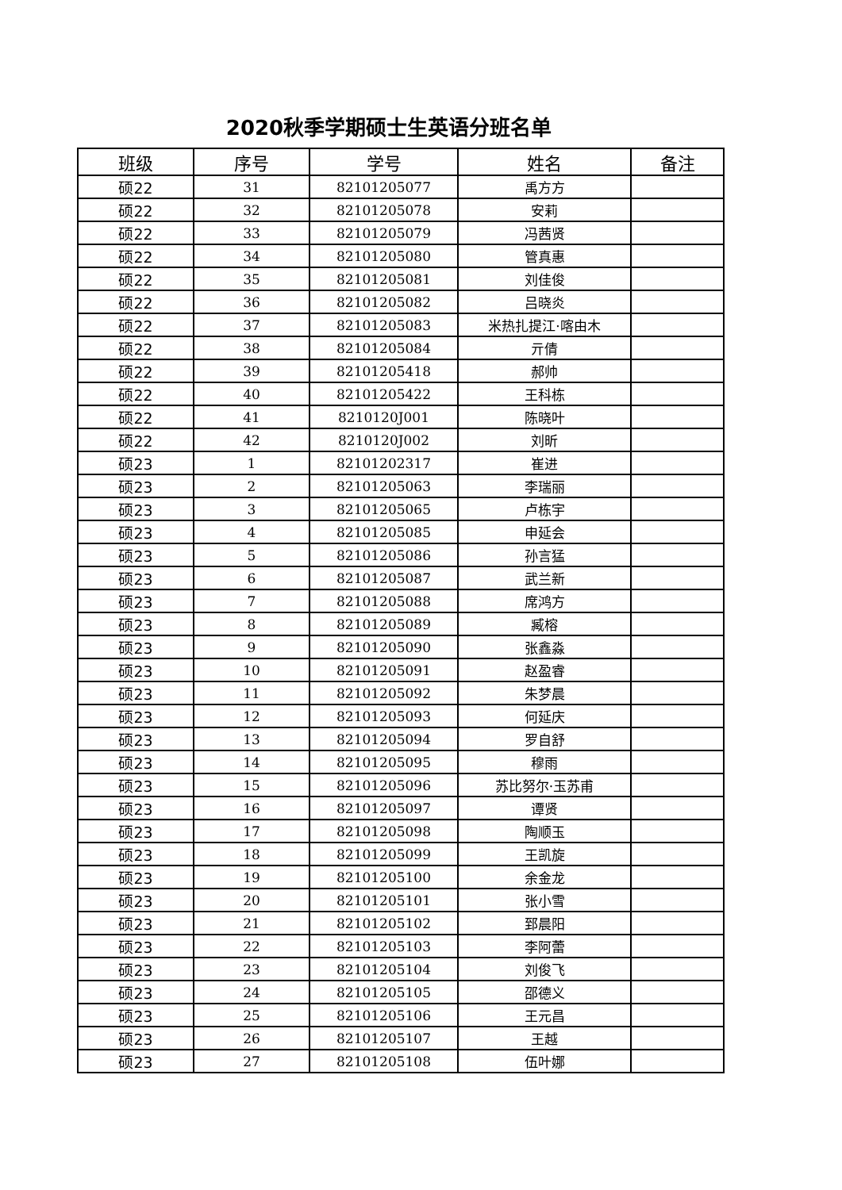2020秋季学期硕士生英语分班名单
| 班级 | 序号 | 学号 | 姓名 | 备注 |
| --- | --- | --- | --- | --- |
| 硕22 | 31 | 82101205077 | 禹方方 | |
| 硕22 | 32 | 82101205078 | 安莉 | |
| 硕22 | 33 | 82101205079 | 冯茜贤 | |
| 硕22 | 34 | 82101205080 | 管真惠 | |
| 硕22 | 35 | 82101205081 | 刘佳俊 | |
| 硕22 | 36 | 82101205082 | 吕晓炎 | |
| 硕22 | 37 | 82101205083 | 米热扎提江·喀由木 | |
| 硕22 | 38 | 82101205084 | 亓倩 | |
| 硕22 | 39 | 82101205418 | 郝帅 | |
| 硕22 | 40 | 82101205422 | 王科栋 | |
| 硕22 | 41 | 8210120J001 | 陈晓叶 | |
| 硕22 | 42 | 8210120J002 | 刘昕 | |
| 硕23 | 1 | 82101202317 | 崔进 | |
| 硕23 | 2 | 82101205063 | 李瑞丽 | |
| 硕23 | 3 | 82101205065 | 卢栋宇 | |
| 硕23 | 4 | 82101205085 | 申延会 | |
| 硕23 | 5 | 82101205086 | 孙言猛 | |
| 硕23 | 6 | 82101205087 | 武兰新 | |
| 硕23 | 7 | 82101205088 | 席鸿方 | |
| 硕23 | 8 | 82101205089 | 臧榕 | |
| 硕23 | 9 | 82101205090 | 张鑫淼 | |
| 硕23 | 10 | 82101205091 | 赵盈睿 | |
| 硕23 | 11 | 82101205092 | 朱梦晨 | |
| 硕23 | 12 | 82101205093 | 何延庆 | |
| 硕23 | 13 | 82101205094 | 罗自舒 | |
| 硕23 | 14 | 82101205095 | 穆雨 | |
| 硕23 | 15 | 82101205096 | 苏比努尔·玉苏甫 | |
| 硕23 | 16 | 82101205097 | 谭贤 | |
| 硕23 | 17 | 82101205098 | 陶顺玉 | |
| 硕23 | 18 | 82101205099 | 王凯旋 | |
| 硕23 | 19 | 82101205100 | 余金龙 | |
| 硕23 | 20 | 82101205101 | 张小雪 | |
| 硕23 | 21 | 82101205102 | 郅晨阳 | |
| 硕23 | 22 | 82101205103 | 李阿蕾 | |
| 硕23 | 23 | 82101205104 | 刘俊飞 | |
| 硕23 | 24 | 82101205105 | 邵德义 | |
| 硕23 | 25 | 82101205106 | 王元昌 | |
| 硕23 | 26 | 82101205107 | 王越 | |
| 硕23 | 27 | 82101205108 | 伍叶娜 | |